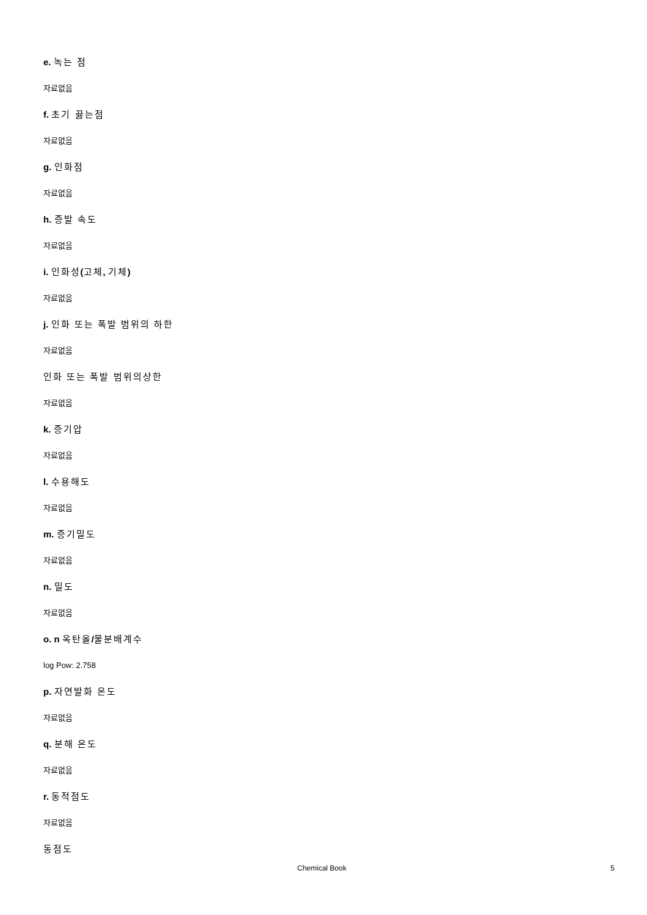e. 녹는 점
자료없음
f. 초기 끓는점
자료없음
g. 인화점
자료없음
h. 증발 속도
자료없음
i. 인화성(고체, 기체)
자료없음
j. 인화 또는 폭발 범위의 하한
자료없음
인화 또는 폭발 범위의상한
자료없음
k. 증기압
자료없음
l. 수용해도
자료없음
m. 증기밀도
자료없음
n. 밀도
자료없음
o. n 옥탄올/물분배계수
log Pow: 2.758
p. 자연발화 온도
자료없음
q. 분해 온도
자료없음
r. 동적점도
자료없음
동점도
Chemical Book 5